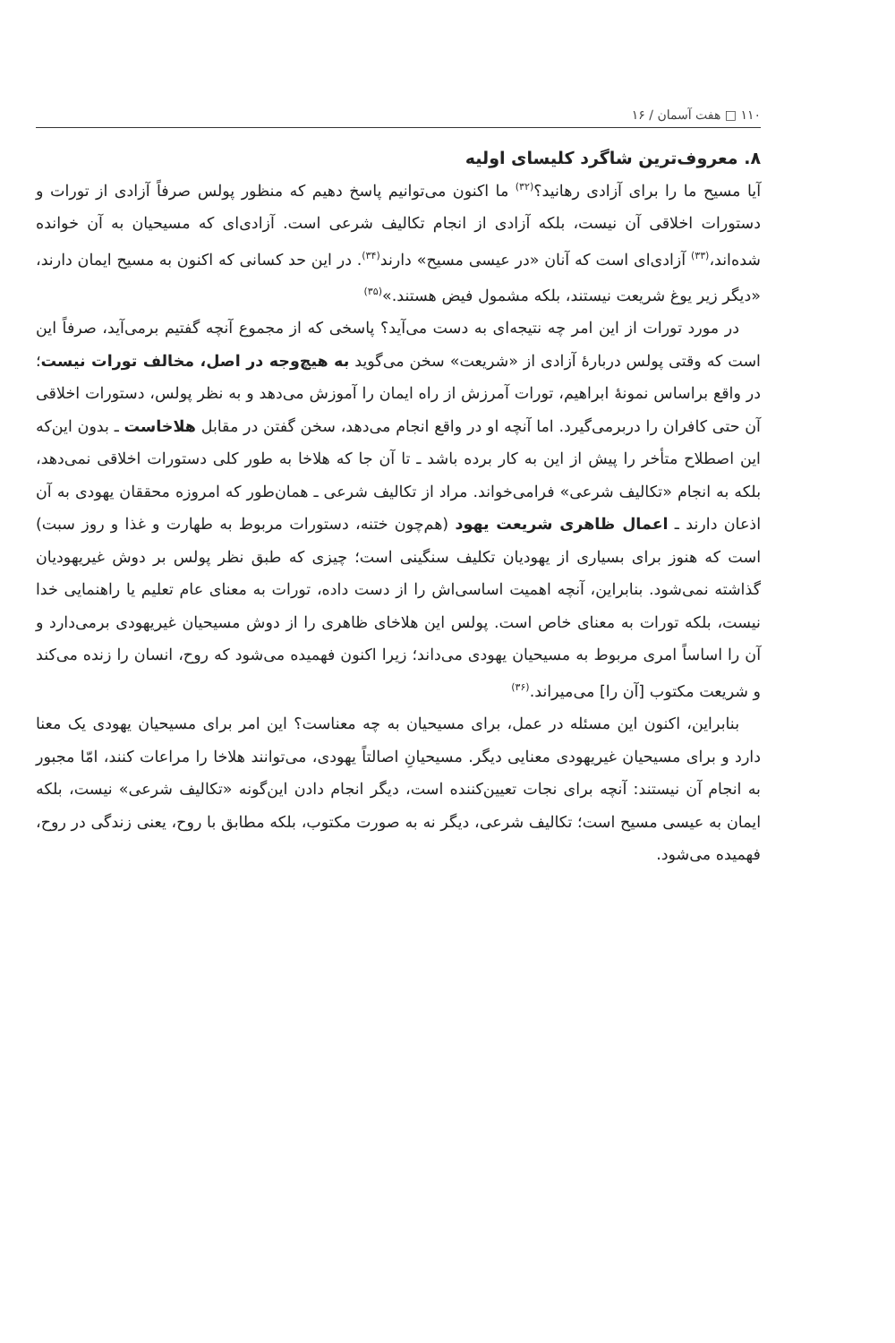۱۱۰ □ هفت آسمان / ۱۶
۸. معروف‌ترین شاگرد کلیسای اولیه
آیا مسیح ما را برای آزادی رهانید؟<sup>(۳۲)</sup> ما اکنون می‌توانیم پاسخ دهیم که منظور پولس صرفاً آزادی از تورات و دستورات اخلاقی آن نیست، بلکه آزادی از انجام تکالیف شرعی است. آزادی‌ای که مسیحیان به آن خوانده شده‌اند،<sup>(۳۳)</sup> آزادی‌ای است که آنان «در عیسی مسیح» دارند<sup>(۳۴)</sup>. در این حد کسانی که اکنون به مسیح ایمان دارند، «دیگر زیر یوغ شریعت نیستند، بلکه مشمول فیض هستند.»<sup>(۳۵)</sup>
در مورد تورات از این امر چه نتیجه‌ای به دست می‌آید؟ پاسخی که از مجموع آنچه گفتیم برمی‌آید، صرفاً این است که وقتی پولس دربارهٔ آزادی از «شریعت» سخن می‌گوید به هیچ‌وجه در اصل، مخالف تورات نیست؛ در واقع براساس نمونهٔ ابراهیم، تورات آمرزش از راه ایمان را آموزش می‌دهد و به نظر پولس، دستورات اخلاقی آن حتی کافران را دربرمی‌گیرد. اما آنچه او در واقع انجام می‌دهد، سخن گفتن در مقابل هلاخاست ـ بدون این‌که این اصطلاح متأخر را پیش از این به کار برده باشد ـ تا آن جا که هلاخا به طور کلی دستورات اخلاقی نمی‌دهد، بلکه به انجام «تکالیف شرعی» فرامی‌خواند. مراد از تکالیف شرعی ـ همان‌طور که امروزه محققان یهودی به آن اذعان دارند ـ اعمال ظاهری شریعت یهود (هم‌چون ختنه، دستورات مربوط به طهارت و غذا و روز سبت) است که هنوز برای بسیاری از یهودیان تکلیف سنگینی است؛ چیزی که طبق نظر پولس بر دوش غیریهودیان گذاشته نمی‌شود. بنابراین، آنچه اهمیت اساسی‌اش را از دست داده، تورات به معنای عام تعلیم یا راهنمایی خدا نیست، بلکه تورات به معنای خاص است. پولس این هلاخای ظاهری را از دوش مسیحیان غیریهودی برمی‌دارد و آن را اساساً امری مربوط به مسیحیان یهودی می‌داند؛ زیرا اکنون فهمیده می‌شود که روح، انسان را زنده می‌کند و شریعت مکتوب [آن را] می‌میراند.<sup>(۳۶)</sup>
بنابراین، اکنون این مسئله در عمل، برای مسیحیان به چه معناست؟ این امر برای مسیحیان یهودی یک معنا دارد و برای مسیحیان غیریهودی معنایی دیگر. مسیحیانِ اصالتاً یهودی، می‌توانند هلاخا را مراعات کنند، امّا مجبور به انجام آن نیستند: آنچه برای نجات تعیین‌کننده است، دیگر انجام دادن این‌گونه «تکالیف شرعی» نیست، بلکه ایمان به عیسی مسیح است؛ تکالیف شرعی، دیگر نه به صورت مکتوب، بلکه مطابق با روح، یعنی زندگی در روح، فهمیده می‌شود.